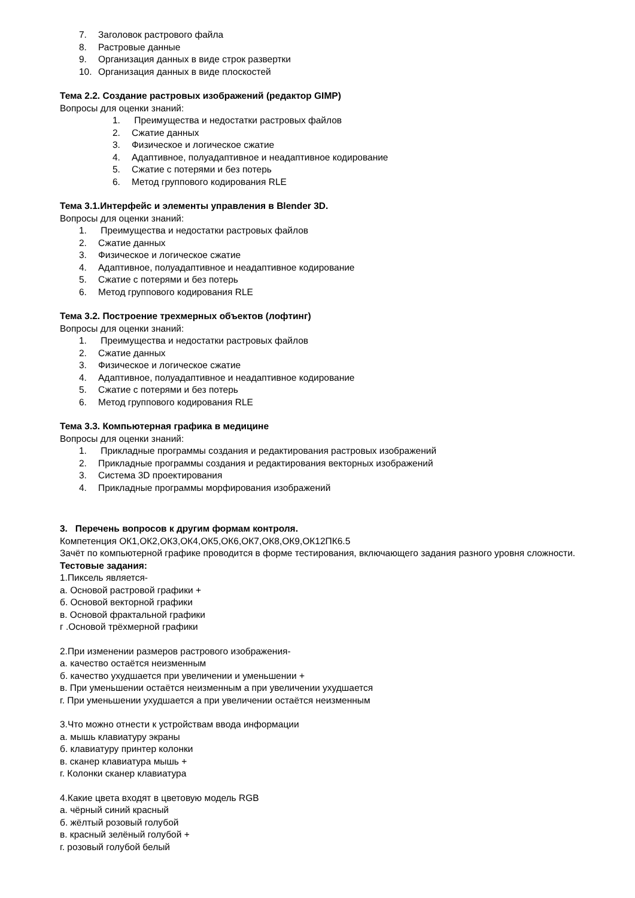7. Заголовок растрового файла
8. Растровые данные
9. Организация данных в виде строк развертки
10. Организация данных в виде плоскостей
Тема 2.2. Создание растровых изображений (редактор GIMP)
Вопросы для оценки знаний:
1. Преимущества и недостатки растровых файлов
2. Сжатие данных
3. Физическое и логическое сжатие
4. Адаптивное, полуадаптивное и неадаптивное кодирование
5. Сжатие с потерями и без потерь
6. Метод группового кодирования RLE
Тема 3.1.Интерфейс и элементы управления в Blender 3D.
Вопросы для оценки знаний:
1. Преимущества и недостатки растровых файлов
2. Сжатие данных
3. Физическое и логическое сжатие
4. Адаптивное, полуадаптивное и неадаптивное кодирование
5. Сжатие с потерями и без потерь
6. Метод группового кодирования RLE
Тема 3.2. Построение трехмерных объектов (лофтинг)
Вопросы для оценки знаний:
1. Преимущества и недостатки растровых файлов
2. Сжатие данных
3. Физическое и логическое сжатие
4. Адаптивное, полуадаптивное и неадаптивное кодирование
5. Сжатие с потерями и без потерь
6. Метод группового кодирования RLE
Тема 3.3. Компьютерная графика в медицине
Вопросы для оценки знаний:
1. Прикладные программы создания и редактирования растровых изображений
2. Прикладные программы создания и редактирования векторных изображений
3. Система 3D проектирования
4. Прикладные программы морфирования изображений
3. Перечень вопросов к другим формам контроля.
Компетенция ОК1,ОК2,ОК3,ОК4,ОК5,ОК6,ОК7,ОК8,ОК9,ОК12ПК6.5
Зачёт по компьютерной графике проводится в форме тестирования, включающего задания разного уровня сложности.
Тестовые задания:
1.Пиксель является-
а. Основой растровой графики +
б. Основой векторной графики
в. Основой фрактальной графики
г .Основой трёхмерной графики
2.При изменении размеров растрового изображения-
а. качество остаётся неизменным
б. качество ухудшается при увеличении и уменьшении +
в. При уменьшении остаётся неизменным а при увеличении ухудшается
г. При уменьшении ухудшается а при увеличении остаётся неизменным
3.Что можно отнести к устройствам ввода информации
а. мышь клавиатуру экраны
б. клавиатуру принтер колонки
в. сканер клавиатура мышь +
г. Колонки сканер клавиатура
4.Какие цвета входят в цветовую модель RGB
а. чёрный синий красный
б. жёлтый розовый голубой
в. красный зелёный голубой +
г. розовый голубой белый